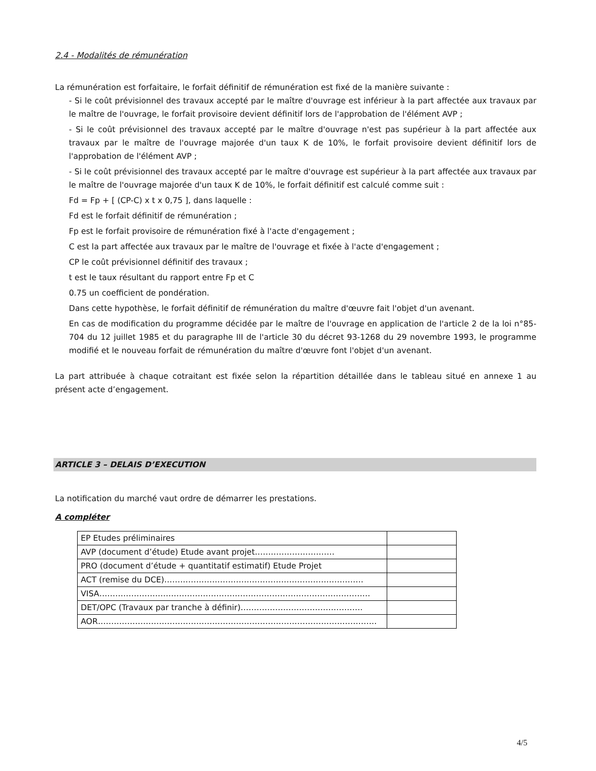2.4 - Modalités de rémunération
La rémunération est forfaitaire, le forfait définitif de rémunération est fixé de la manière suivante :
- Si le coût prévisionnel des travaux accepté par le maître d'ouvrage est inférieur à la part affectée aux travaux par le maître de l'ouvrage, le forfait provisoire devient définitif lors de l'approbation de l'élément AVP ;
- Si le coût prévisionnel des travaux accepté par le maître d'ouvrage n'est pas supérieur à la part affectée aux travaux par le maître de l'ouvrage majorée d'un taux K de 10%, le forfait provisoire devient définitif lors de l'approbation de l'élément AVP ;
- Si le coût prévisionnel des travaux accepté par le maître d'ouvrage est supérieur à la part affectée aux travaux par le maître de l'ouvrage majorée d'un taux K de 10%, le forfait définitif est calculé comme suit :
Fd = Fp + [ (CP-C) x t x 0,75 ], dans laquelle :
Fd est le forfait définitif de rémunération ;
Fp est le forfait provisoire de rémunération fixé à l'acte d'engagement ;
C est la part affectée aux travaux par le maître de l'ouvrage et fixée à l'acte d'engagement ;
CP le coût prévisionnel définitif des travaux ;
t est le taux résultant du rapport entre Fp et C
0.75 un coefficient de pondération.
Dans cette hypothèse, le forfait définitif de rémunération du maître d'œuvre fait l'objet d'un avenant.
En cas de modification du programme décidée par le maître de l'ouvrage en application de l'article 2 de la loi n°85-704 du 12 juillet 1985 et du paragraphe III de l'article 30 du décret 93-1268 du 29 novembre 1993, le programme modifié et le nouveau forfait de rémunération du maître d'œuvre font l'objet d'un avenant.
La part attribuée à chaque cotraitant est fixée selon la répartition détaillée dans le tableau situé en annexe 1 au présent acte d’engagement.
ARTICLE 3 – DELAIS D’EXECUTION
La notification du marché vaut ordre de démarrer les prestations.
A compléter
| EP Etudes préliminaires | |
| AVP (document d’étude) Etude avant projet………………………… | |
| PRO (document d’étude + quantitatif estimatif) Etude Projet | |
| ACT (remise du DCE)………………………………………………………………… | |
| VISA………………………………………………………………………………………… | |
| DET/OPC (Travaux par tranche à définir)………………………………………. | |
| AOR…………………………………………………………………………………………… | |
4/5